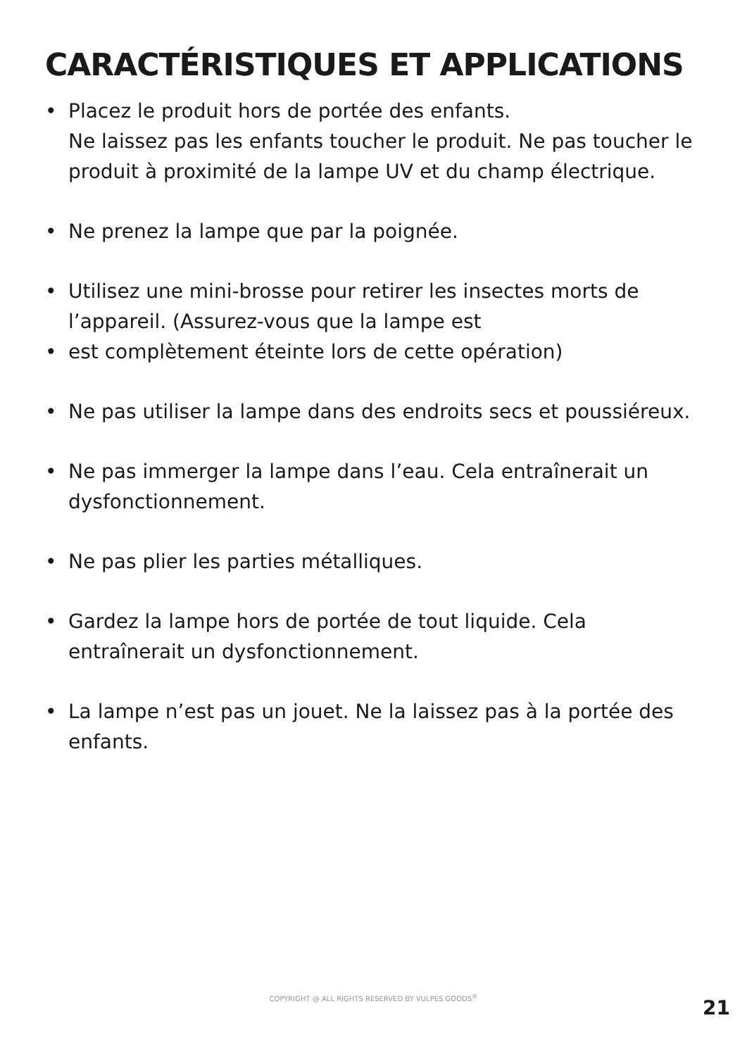CARACTÉRISTIQUES ET APPLICATIONS
• Placez le produit hors de portée des enfants.
Ne laissez pas les enfants toucher le produit. Ne pas toucher le produit à proximité de la lampe UV et du champ électrique.
• Ne prenez la lampe que par la poignée.
• Utilisez une mini-brosse pour retirer les insectes morts de l’appareil. (Assurez-vous que la lampe est
• est complètement éteinte lors de cette opération)
• Ne pas utiliser la lampe dans des endroits secs et poussiéreux.
• Ne pas immerger la lampe dans l’eau. Cela entraînerait un dysfonctionnement.
• Ne pas plier les parties métalliques.
• Gardez la lampe hors de portée de tout liquide. Cela entraînerait un dysfonctionnement.
• La lampe n’est pas un jouet. Ne la laissez pas à la portée des enfants.
COPYRIGHT @ ALL RIGHTS RESERVED BY VULPES GOODS<sup>®</sup> 21